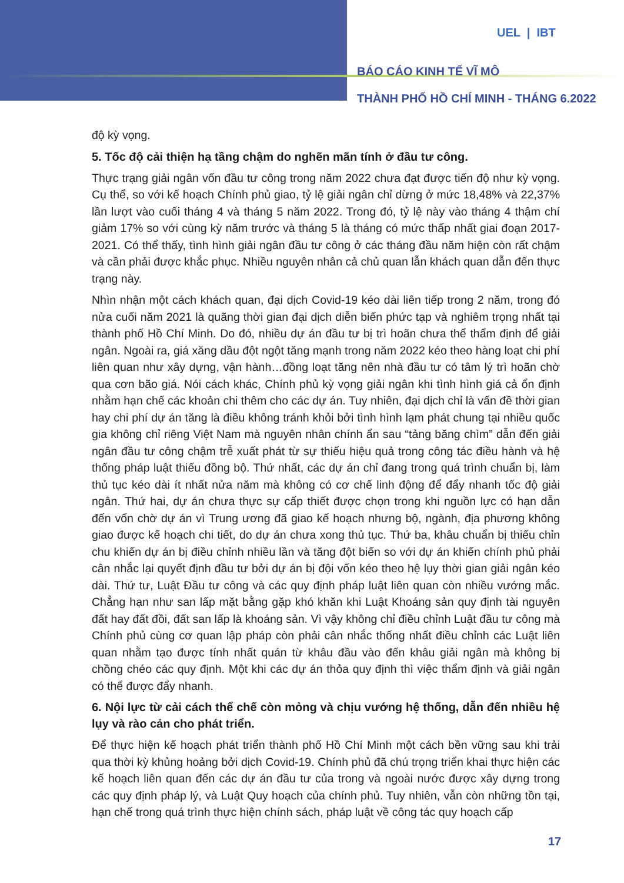UEL | IBT
BÁO CÁO KINH TẾ VĨ MÔ
THÀNH PHỐ HỒ CHÍ MINH - THÁNG 6.2022
độ kỳ vọng.
5. Tốc độ cải thiện hạ tầng chậm do nghẽn mãn tính ở đầu tư công.
Thực trạng giải ngân vốn đầu tư công trong năm 2022 chưa đạt được tiến độ như kỳ vọng. Cụ thể, so với kế hoạch Chính phủ giao, tỷ lệ giải ngân chỉ dừng ở mức 18,48% và 22,37% lần lượt vào cuối tháng 4 và tháng 5 năm 2022. Trong đó, tỷ lệ này vào tháng 4 thậm chí giảm 17% so với cùng kỳ năm trước và tháng 5 là tháng có mức thấp nhất giai đoạn 2017-2021. Có thể thấy, tình hình giải ngân đầu tư công ở các tháng đầu năm hiện còn rất chậm và cần phải được khắc phục. Nhiều nguyên nhân cả chủ quan lẫn khách quan dẫn đến thực trạng này.
Nhìn nhận một cách khách quan, đại dịch Covid-19 kéo dài liên tiếp trong 2 năm, trong đó nửa cuối năm 2021 là quãng thời gian đại dịch diễn biến phức tạp và nghiêm trọng nhất tại thành phố Hồ Chí Minh. Do đó, nhiều dự án đầu tư bị trì hoãn chưa thể thẩm định để giải ngân. Ngoài ra, giá xăng dầu đột ngột tăng mạnh trong năm 2022 kéo theo hàng loạt chi phí liên quan như xây dựng, vận hành…đồng loạt tăng nên nhà đầu tư có tâm lý trì hoãn chờ qua cơn bão giá. Nói cách khác, Chính phủ kỳ vọng giải ngân khi tình hình giá cả ổn định nhằm hạn chế các khoản chi thêm cho các dự án. Tuy nhiên, đại dịch chỉ là vấn đề thời gian hay chi phí dự án tăng là điều không tránh khỏi bởi tình hình lạm phát chung tại nhiều quốc gia không chỉ riêng Việt Nam mà nguyên nhân chính ẩn sau “tảng băng chìm” dẫn đến giải ngân đầu tư công chậm trễ xuất phát từ sự thiếu hiệu quả trong công tác điều hành và hệ thống pháp luật thiếu đồng bộ. Thứ nhất, các dự án chỉ đang trong quá trình chuẩn bị, làm thủ tục kéo dài ít nhất nửa năm mà không có cơ chế linh động để đẩy nhanh tốc độ giải ngân. Thứ hai, dự án chưa thực sự cấp thiết được chọn trong khi nguồn lực có hạn dẫn đến vốn chờ dự án vì Trung ương đã giao kế hoạch nhưng bộ, ngành, địa phương không giao được kế hoạch chi tiết, do dự án chưa xong thủ tục. Thứ ba, khâu chuẩn bị thiếu chỉn chu khiến dự án bị điều chỉnh nhiều lần và tăng đột biến so với dự án khiến chính phủ phải cân nhắc lại quyết định đầu tư bởi dự án bị đội vốn kéo theo hệ lụy thời gian giải ngân kéo dài. Thứ tư, Luật Đầu tư công và các quy định pháp luật liên quan còn nhiều vướng mắc. Chẳng hạn như san lấp mặt bằng gặp khó khăn khi Luật Khoáng sản quy định tài nguyên đất hay đất đồi, đất san lấp là khoáng sản. Vì vậy không chỉ điều chỉnh Luật đầu tư công mà Chính phủ cùng cơ quan lập pháp còn phải cân nhắc thống nhất điều chỉnh các Luật liên quan nhằm tạo được tính nhất quán từ khâu đầu vào đến khâu giải ngân mà không bị chồng chéo các quy định. Một khi các dự án thỏa quy định thì việc thẩm định và giải ngân có thể được đẩy nhanh.
6. Nội lực từ cải cách thể chế còn mỏng và chịu vướng hệ thống, dẫn đến nhiều hệ lụy và rào cản cho phát triển.
Để thực hiện kế hoạch phát triển thành phố Hồ Chí Minh một cách bền vững sau khi trải qua thời kỳ khủng hoảng bởi dịch Covid-19. Chính phủ đã chú trọng triển khai thực hiện các kế hoạch liên quan đến các dự án đầu tư của trong và ngoài nước được xây dựng trong các quy định pháp lý, và Luật Quy hoạch của chính phủ. Tuy nhiên, vẫn còn những tồn tại, hạn chế trong quá trình thực hiện chính sách, pháp luật về công tác quy hoạch cấp
17